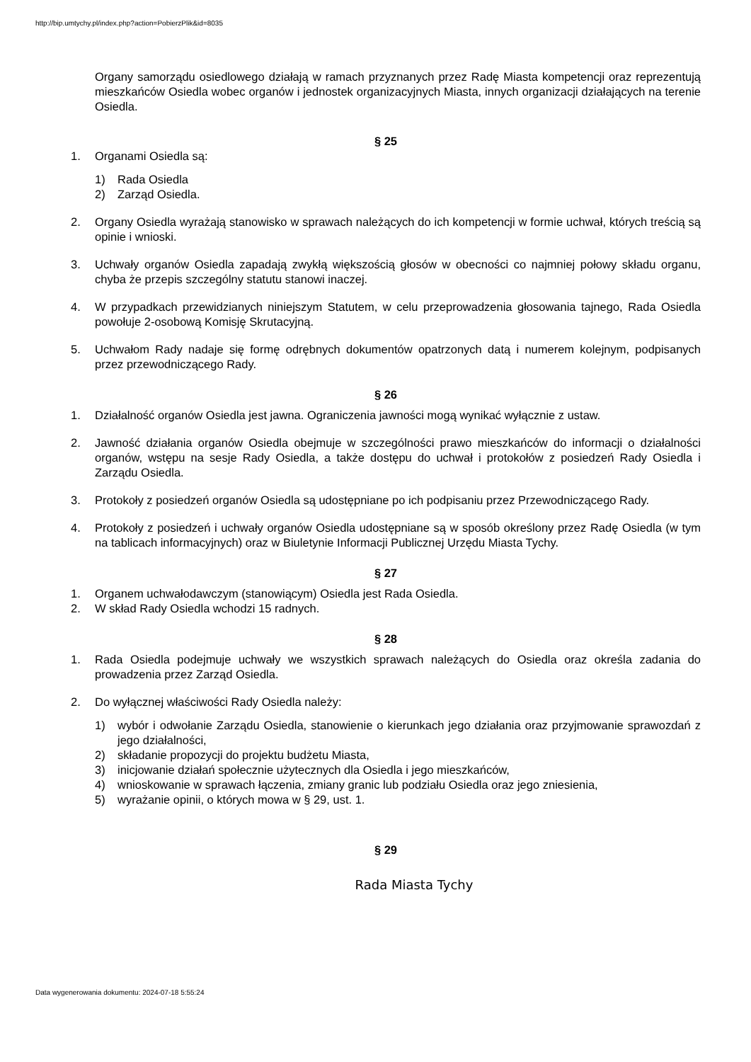http://bip.umtychy.pl/index.php?action=PobierzPlik&id=8035
Organy samorządu osiedlowego działają w ramach przyznanych przez Radę Miasta kompetencji oraz reprezentują mieszkańców Osiedla wobec organów i jednostek organizacyjnych Miasta, innych organizacji działających na terenie Osiedla.
§ 25
1. Organami Osiedla są:
1) Rada Osiedla
2) Zarząd Osiedla.
2. Organy Osiedla wyrażają stanowisko w sprawach należących do ich kompetencji w formie uchwał, których treścią są opinie i wnioski.
3. Uchwały organów Osiedla zapadają zwykłą większością głosów w obecności co najmniej połowy składu organu, chyba że przepis szczególny statutu stanowi inaczej.
4. W przypadkach przewidzianych niniejszym Statutem, w celu przeprowadzenia głosowania tajnego, Rada Osiedla powołuje 2-osobową Komisję Skrutacyjną.
5. Uchwałom Rady nadaje się formę odrębnych dokumentów opatrzonych datą i numerem kolejnym, podpisanych przez przewodniczącego Rady.
§ 26
1. Działalność organów Osiedla jest jawna. Ograniczenia jawności mogą wynikać wyłącznie z ustaw.
2. Jawność działania organów Osiedla obejmuje w szczególności prawo mieszkańców do informacji o działalności organów, wstępu na sesje Rady Osiedla, a także dostępu do uchwał i protokołów z posiedzeń Rady Osiedla i Zarządu Osiedla.
3. Protokoły z posiedzeń organów Osiedla są udostępniane po ich podpisaniu przez Przewodniczącego Rady.
4. Protokoły z posiedzeń i uchwały organów Osiedla udostępniane są w sposób określony przez Radę Osiedla (w tym na tablicach informacyjnych) oraz w Biuletynie Informacji Publicznej Urzędu Miasta Tychy.
§ 27
1. Organem uchwałodawczym (stanowiącym) Osiedla jest Rada Osiedla.
2. W skład Rady Osiedla wchodzi 15 radnych.
§ 28
1. Rada Osiedla podejmuje uchwały we wszystkich sprawach należących do Osiedla oraz określa zadania do prowadzenia przez Zarząd Osiedla.
2. Do wyłącznej właściwości Rady Osiedla należy:
1) wybór i odwołanie Zarządu Osiedla, stanowienie o kierunkach jego działania oraz przyjmowanie sprawozdań z jego działalności,
2) składanie propozycji do projektu budżetu Miasta,
3) inicjowanie działań społecznie użytecznych dla Osiedla i jego mieszkańców,
4) wnioskowanie w sprawach łączenia, zmiany granic lub podziału Osiedla oraz jego zniesienia,
5) wyrażanie opinii, o których mowa w § 29, ust. 1.
§ 29
Rada Miasta Tychy
Data wygenerowania dokumentu: 2024-07-18 5:55:24